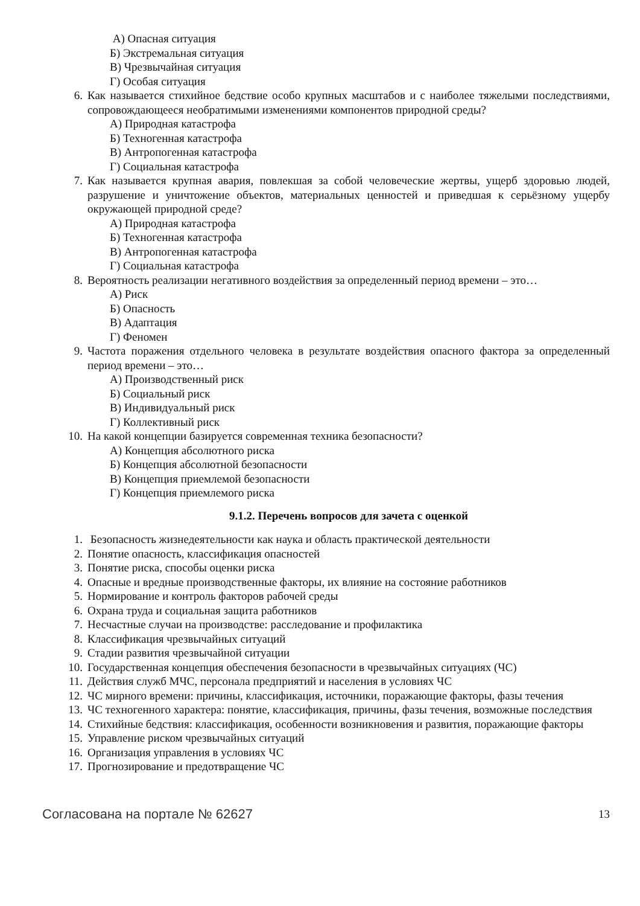А) Опасная ситуация
Б) Экстремальная ситуация
В) Чрезвычайная ситуация
Г) Особая ситуация
6. Как называется стихийное бедствие особо крупных масштабов и с наиболее тяжелыми последствиями, сопровождающееся необратимыми изменениями компонентов природной среды?
А) Природная катастрофа
Б) Техногенная катастрофа
В) Антропогенная катастрофа
Г) Социальная катастрофа
7. Как называется крупная авария, повлекшая за собой человеческие жертвы, ущерб здоровью людей, разрушение и уничтожение объектов, материальных ценностей и приведшая к серьёзному ущербу окружающей природной среде?
А) Природная катастрофа
Б) Техногенная катастрофа
В) Антропогенная катастрофа
Г) Социальная катастрофа
8. Вероятность реализации негативного воздействия за определенный период времени – это…
А) Риск
Б) Опасность
В) Адаптация
Г) Феномен
9. Частота поражения отдельного человека в результате воздействия опасного фактора за определенный период времени – это…
А) Производственный риск
Б) Социальный риск
В) Индивидуальный риск
Г) Коллективный риск
10. На какой концепции базируется современная техника безопасности?
А) Концепция абсолютного риска
Б) Концепция абсолютной безопасности
В) Концепция приемлемой безопасности
Г) Концепция приемлемого риска
9.1.2. Перечень вопросов для зачета с оценкой
1. Безопасность жизнедеятельности как наука и область практической деятельности
2. Понятие опасность, классификация опасностей
3. Понятие риска, способы оценки риска
4. Опасные и вредные производственные факторы, их влияние на состояние работников
5. Нормирование и контроль факторов рабочей среды
6. Охрана труда и социальная защита работников
7. Несчастные случаи на производстве: расследование и профилактика
8. Классификация чрезвычайных ситуаций
9. Стадии развития чрезвычайной ситуации
10. Государственная концепция обеспечения безопасности в чрезвычайных ситуациях (ЧС)
11. Действия служб МЧС, персонала предприятий и населения в условиях ЧС
12. ЧС мирного времени: причины, классификация, источники, поражающие факторы, фазы течения
13. ЧС техногенного характера: понятие, классификация, причины, фазы течения, возможные последствия
14. Стихийные бедствия: классификация, особенности возникновения и развития, поражающие факторы
15. Управление риском чрезвычайных ситуаций
16. Организация управления в условиях ЧС
17. Прогнозирование и предотвращение ЧС
Согласована на портале № 62627 13